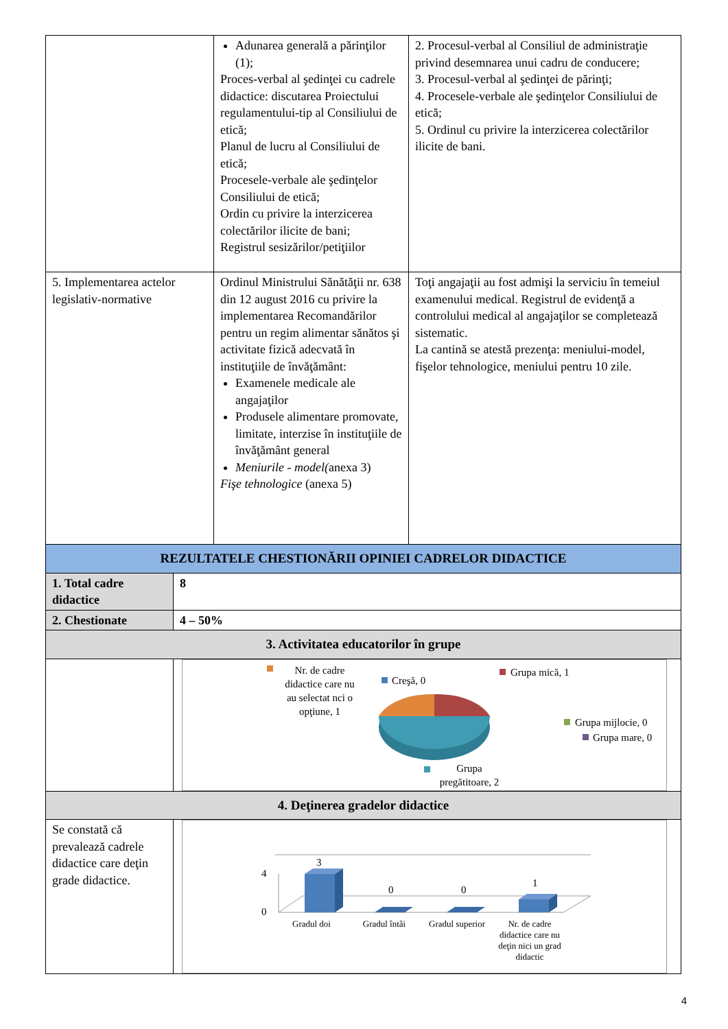| | Adunarea generală a părinţilor (1); Proces-verbal al şedinţei cu cadrele didactice: discutarea Proiectului regulamentului-tip al Consiliului de etică; Planul de lucru al Consiliului de etică; Procesele-verbale ale şedinţelor Consiliului de etică; Ordin cu privire la interzicerea colectărilor ilicite de bani; Registrul sesizărilor/petiţiilor | 2. Procesul-verbal al Consiliul de administraţie privind desemnarea unui cadru de conducere; 3. Procesul-verbal al şedinţei de părinţi; 4. Procesele-verbale ale şedinţelor Consiliului de etică; 5. Ordinul cu privire la interzicerea colectărilor ilicite de bani. |
| 5. Implementarea actelor legislativ-normative | Ordinul Ministrului Sănătăţii nr. 638 din 12 august 2016 cu privire la implementarea Recomandărilor pentru un regim alimentar sănătos şi activitate fizică adecvată în instituţiile de învăţământ: Examenele medicale ale angajaţilor Produsele alimentare promovate, limitate, interzise în instituţiile de învăţământ general Meniurile - model( anexa 3) Fişe tehnologice (anexa 5) | Toţi angajaţii au fost admişi la serviciu în temeiul examenului medical. Registrul de evidenţă a controlului medical al angajaţilor se completează sistematic. La cantină se atestă prezenţa: meniului-model, fişelor tehnologice, meniului pentru 10 zile. |
| REZULTATELE CHESTIONĂRII OPINIEI CADRELOR DIDACTICE | |
| 1. Total cadre didactice | 8 |
| 2. Chestionate | 4 – 50% |
| 3. Activitatea educatorilor în grupe | |
| | Nr. de cadre didactice care nu au selectat nci o opţiune, 1 Creşă, 0 Grupa mică, 1 Grupa mijlocie, 0 Grupa mare, 0 Grupa pregătitoare, 2 |
| 4. Deţinerea gradelor didactice | |
| Se constată că prevalează cadrele didactice care deţin grade didactice. | 4 0 3 0 0 1 Gradul doi Gradul întâi Gradul superior Nr. de cadre didactice care nu deţin nici un grad didactic |
4